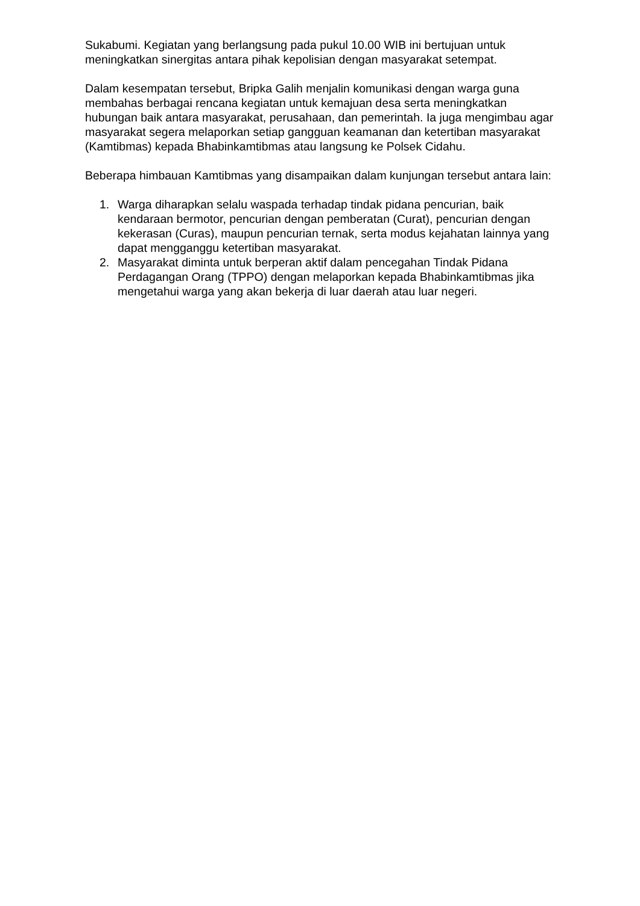Sukabumi. Kegiatan yang berlangsung pada pukul 10.00 WIB ini bertujuan untuk meningkatkan sinergitas antara pihak kepolisian dengan masyarakat setempat.
Dalam kesempatan tersebut, Bripka Galih menjalin komunikasi dengan warga guna membahas berbagai rencana kegiatan untuk kemajuan desa serta meningkatkan hubungan baik antara masyarakat, perusahaan, dan pemerintah. Ia juga mengimbau agar masyarakat segera melaporkan setiap gangguan keamanan dan ketertiban masyarakat (Kamtibmas) kepada Bhabinkamtibmas atau langsung ke Polsek Cidahu.
Beberapa himbauan Kamtibmas yang disampaikan dalam kunjungan tersebut antara lain:
1. Warga diharapkan selalu waspada terhadap tindak pidana pencurian, baik kendaraan bermotor, pencurian dengan pemberatan (Curat), pencurian dengan kekerasan (Curas), maupun pencurian ternak, serta modus kejahatan lainnya yang dapat mengganggu ketertiban masyarakat.
2. Masyarakat diminta untuk berperan aktif dalam pencegahan Tindak Pidana Perdagangan Orang (TPPO) dengan melaporkan kepada Bhabinkamtibmas jika mengetahui warga yang akan bekerja di luar daerah atau luar negeri.